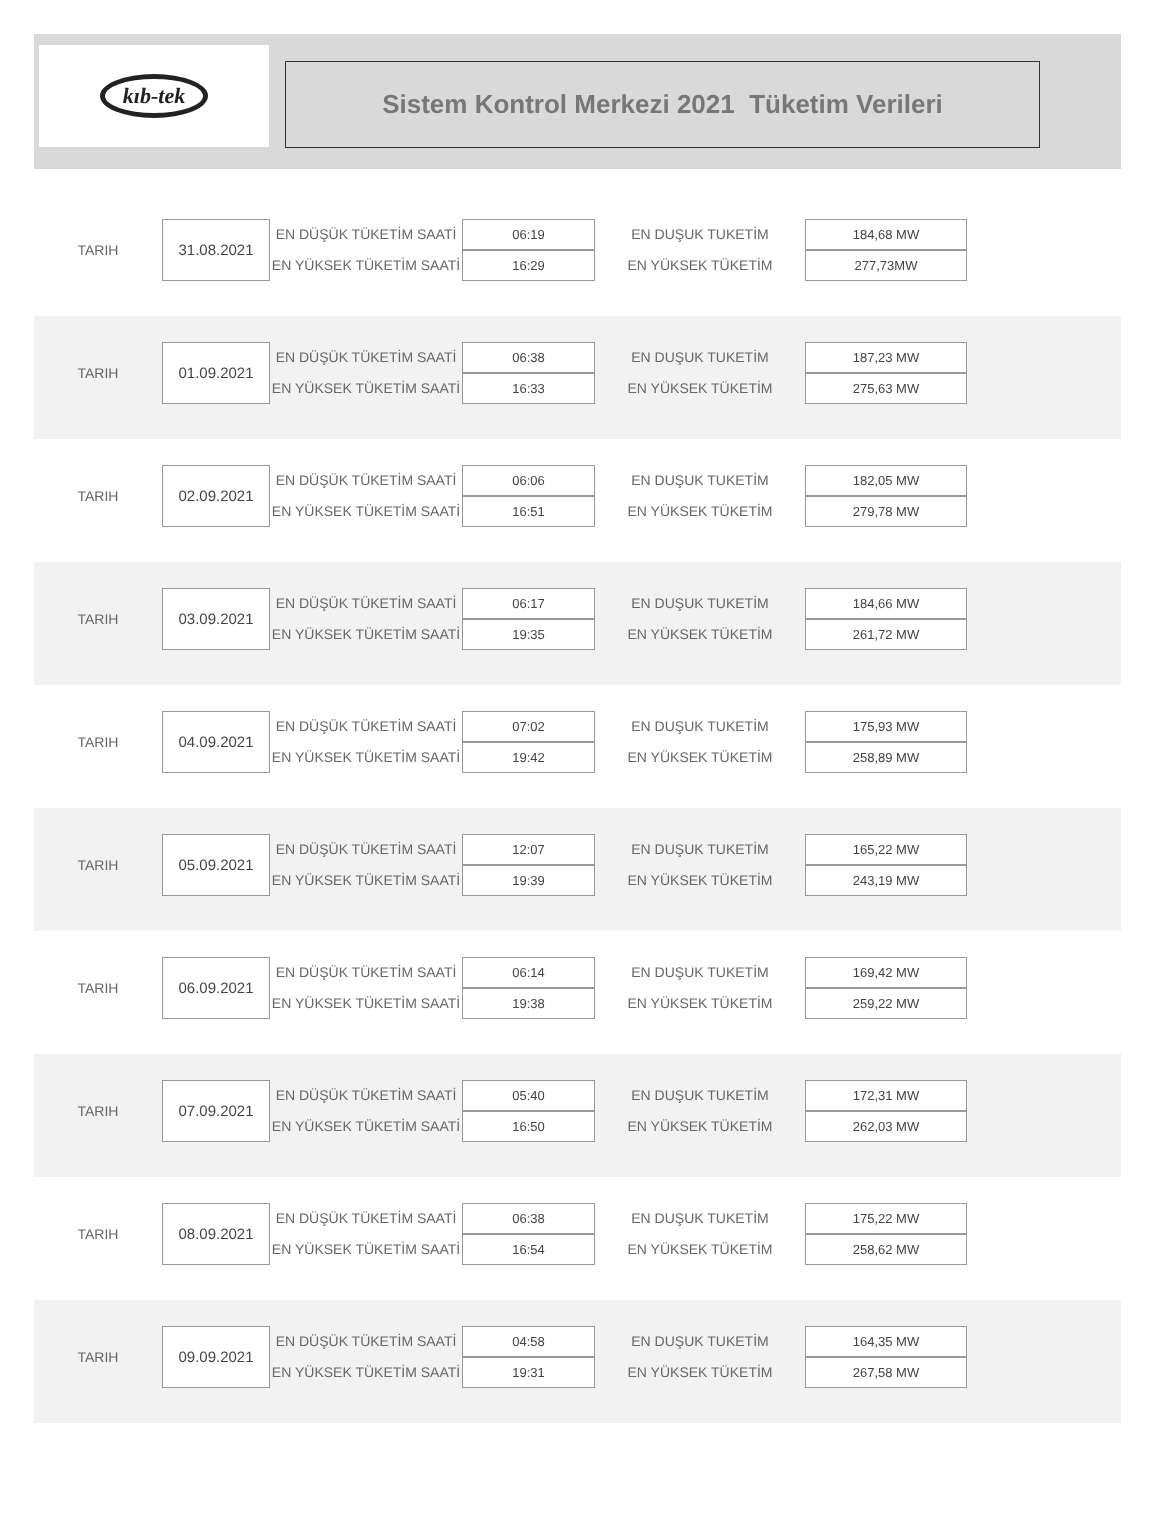kıb-tek
Sistem Kontrol Merkezi 2021 Tüketim Verileri
| TARIH | 31.08.2021 | EN DÜŞÜK TÜKETİM SAATİ | 06:19 | EN DUŞUK TUKETİM | 184,68 MW |
| | | EN YÜKSEK TÜKETİM SAATİ | 16:29 | EN YÜKSEK TÜKETİM | 277,73MW |
| TARIH | 01.09.2021 | EN DÜŞÜK TÜKETİM SAATİ | 06:38 | EN DUŞUK TUKETİM | 187,23 MW |
| | | EN YÜKSEK TÜKETİM SAATİ | 16:33 | EN YÜKSEK TÜKETİM | 275,63 MW |
| TARIH | 02.09.2021 | EN DÜŞÜK TÜKETİM SAATİ | 06:06 | EN DUŞUK TUKETİM | 182,05 MW |
| | | EN YÜKSEK TÜKETİM SAATİ | 16:51 | EN YÜKSEK TÜKETİM | 279,78 MW |
| TARIH | 03.09.2021 | EN DÜŞÜK TÜKETİM SAATİ | 06:17 | EN DUŞUK TUKETİM | 184,66 MW |
| | | EN YÜKSEK TÜKETİM SAATİ | 19:35 | EN YÜKSEK TÜKETİM | 261,72 MW |
| TARIH | 04.09.2021 | EN DÜŞÜK TÜKETİM SAATİ | 07:02 | EN DUŞUK TUKETİM | 175,93 MW |
| | | EN YÜKSEK TÜKETİM SAATİ | 19:42 | EN YÜKSEK TÜKETİM | 258,89 MW |
| TARIH | 05.09.2021 | EN DÜŞÜK TÜKETİM SAATİ | 12:07 | EN DUŞUK TUKETİM | 165,22 MW |
| | | EN YÜKSEK TÜKETİM SAATİ | 19:39 | EN YÜKSEK TÜKETİM | 243,19 MW |
| TARIH | 06.09.2021 | EN DÜŞÜK TÜKETİM SAATİ | 06:14 | EN DUŞUK TUKETİM | 169,42 MW |
| | | EN YÜKSEK TÜKETİM SAATİ | 19:38 | EN YÜKSEK TÜKETİM | 259,22 MW |
| TARIH | 07.09.2021 | EN DÜŞÜK TÜKETİM SAATİ | 05:40 | EN DUŞUK TUKETİM | 172,31 MW |
| | | EN YÜKSEK TÜKETİM SAATİ | 16:50 | EN YÜKSEK TÜKETİM | 262,03 MW |
| TARIH | 08.09.2021 | EN DÜŞÜK TÜKETİM SAATİ | 06:38 | EN DUŞUK TUKETİM | 175,22 MW |
| | | EN YÜKSEK TÜKETİM SAATİ | 16:54 | EN YÜKSEK TÜKETİM | 258,62 MW |
| TARIH | 09.09.2021 | EN DÜŞÜK TÜKETİM SAATİ | 04:58 | EN DUŞUK TUKETİM | 164,35 MW |
| | | EN YÜKSEK TÜKETİM SAATİ | 19:31 | EN YÜKSEK TÜKETİM | 267,58 MW |